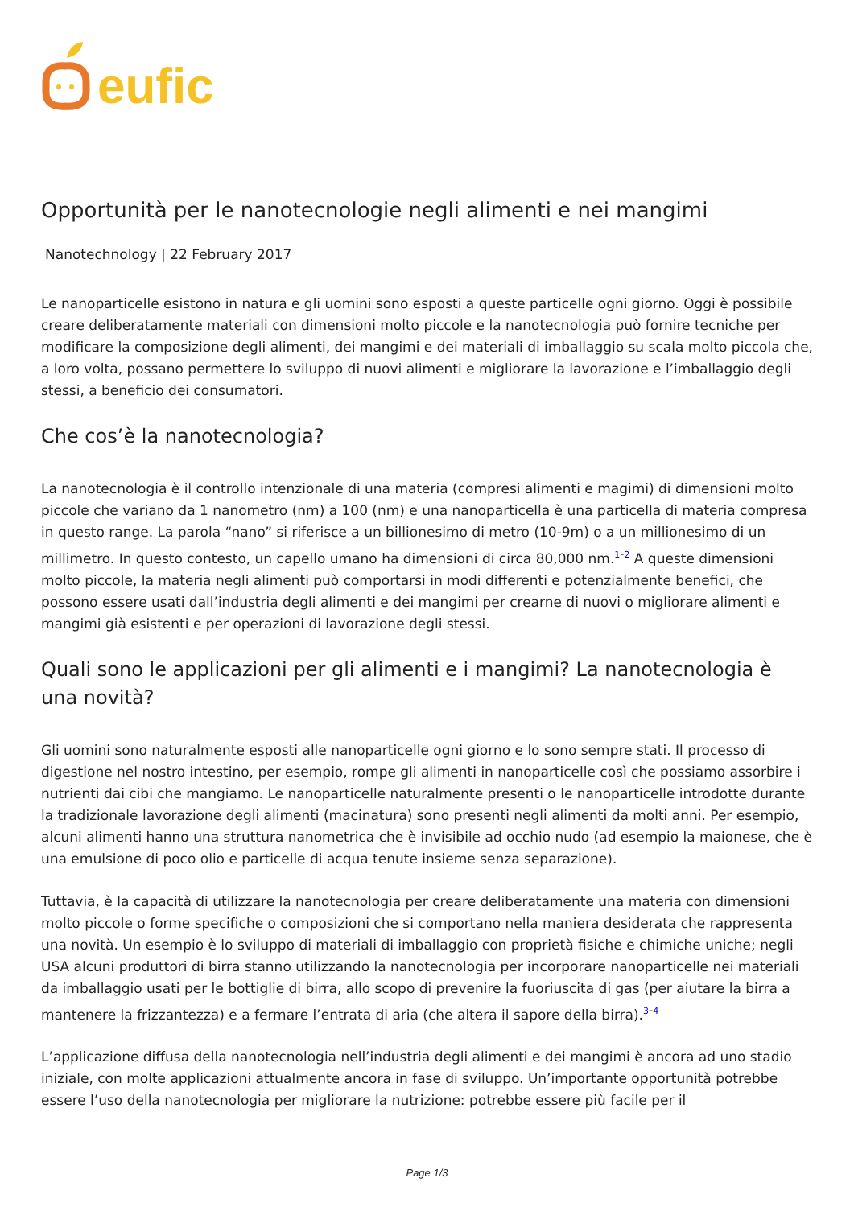eufic
Opportunità per le nanotecnologie negli alimenti e nei mangimi
Nanotechnology | 22 February 2017
Le nanoparticelle esistono in natura e gli uomini sono esposti a queste particelle ogni giorno. Oggi è possibile creare deliberatamente materiali con dimensioni molto piccole e la nanotecnologia può fornire tecniche per modificare la composizione degli alimenti, dei mangimi e dei materiali di imballaggio su scala molto piccola che, a loro volta, possano permettere lo sviluppo di nuovi alimenti e migliorare la lavorazione e l’imballaggio degli stessi, a beneficio dei consumatori.
Che cos’è la nanotecnologia?
La nanotecnologia è il controllo intenzionale di una materia (compresi alimenti e magimi) di dimensioni molto piccole che variano da 1 nanometro (nm) a 100 (nm) e una nanoparticella è una particella di materia compresa in questo range. La parola “nano” si riferisce a un billionesimo di metro (10-9m) o a un millionesimo di un millimetro. In questo contesto, un capello umano ha dimensioni di circa 80,000 nm.<sup>1-2</sup> A queste dimensioni molto piccole, la materia negli alimenti può comportarsi in modi differenti e potenzialmente benefici, che possono essere usati dall’industria degli alimenti e dei mangimi per crearne di nuovi o migliorare alimenti e mangimi già esistenti e per operazioni di lavorazione degli stessi.
Quali sono le applicazioni per gli alimenti e i mangimi? La nanotecnologia è una novità?
Gli uomini sono naturalmente esposti alle nanoparticelle ogni giorno e lo sono sempre stati. Il processo di digestione nel nostro intestino, per esempio, rompe gli alimenti in nanoparticelle così che possiamo assorbire i nutrienti dai cibi che mangiamo. Le nanoparticelle naturalmente presenti o le nanoparticelle introdotte durante la tradizionale lavorazione degli alimenti (macinatura) sono presenti negli alimenti da molti anni. Per esempio, alcuni alimenti hanno una struttura nanometrica che è invisibile ad occhio nudo (ad esempio la maionese, che è una emulsione di poco olio e particelle di acqua tenute insieme senza separazione).
Tuttavia, è la capacità di utilizzare la nanotecnologia per creare deliberatamente una materia con dimensioni molto piccole o forme specifiche o composizioni che si comportano nella maniera desiderata che rappresenta una novità. Un esempio è lo sviluppo di materiali di imballaggio con proprietà fisiche e chimiche uniche; negli USA alcuni produttori di birra stanno utilizzando la nanotecnologia per incorporare nanoparticelle nei materiali da imballaggio usati per le bottiglie di birra, allo scopo di prevenire la fuoriuscita di gas (per aiutare la birra a mantenere la frizzantezza) e a fermare l’entrata di aria (che altera il sapore della birra).<sup>3-4</sup>
L’applicazione diffusa della nanotecnologia nell’industria degli alimenti e dei mangimi è ancora ad uno stadio iniziale, con molte applicazioni attualmente ancora in fase di sviluppo. Un’importante opportunità potrebbe essere l’uso della nanotecnologia per migliorare la nutrizione: potrebbe essere più facile per il
Page 1/3